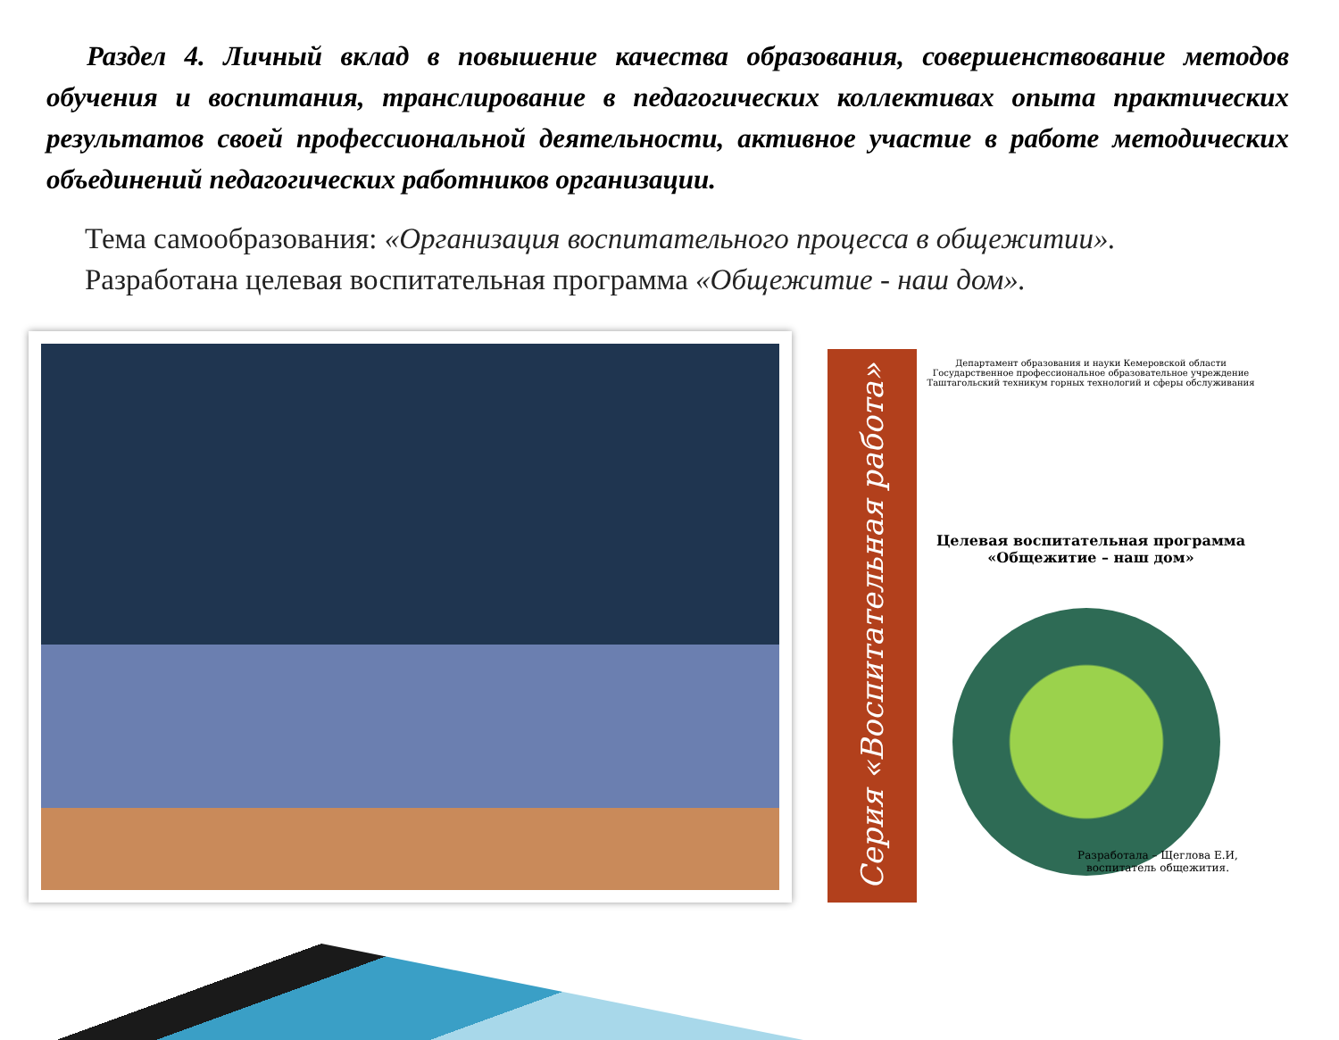Раздел 4. Личный вклад в повышение качества образования, совершенствование методов обучения и воспитания, транслирование в педагогических коллективах опыта практических результатов своей профессиональной деятельности, активное участие в работе методических объединений педагогических работников организации.
Тема самообразования: «Организация воспитательного процесса в общежитии».
Разработана целевая воспитательная программа «Общежитие - наш дом».
Серия «Воспитательная работа»
Департамент образования и науки Кемеровской области
Государственное профессиональное образовательное учреждение
Таштагольский техникум горных технологий и сферы обслуживания
Целевая воспитательная программа
«Общежитие – наш дом»
Разработала – Щеглова Е.И,
воспитатель общежития.